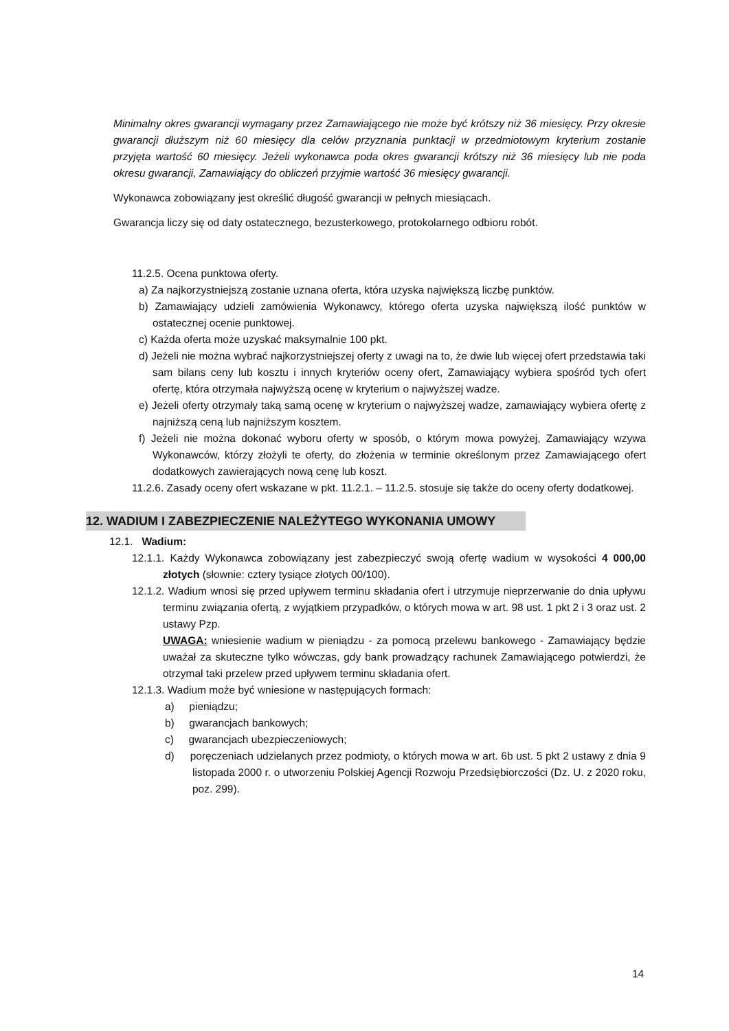Minimalny okres gwarancji wymagany przez Zamawiającego nie może być krótszy niż 36 miesięcy. Przy okresie gwarancji dłuższym niż 60 miesięcy dla celów przyznania punktacji w przedmiotowym kryterium zostanie przyjęta wartość 60 miesięcy. Jeżeli wykonawca poda okres gwarancji krótszy niż 36 miesięcy lub nie poda okresu gwarancji, Zamawiający do obliczeń przyjmie wartość 36 miesięcy gwarancji.
Wykonawca zobowiązany jest określić długość gwarancji w pełnych miesiącach.
Gwarancja liczy się od daty ostatecznego, bezusterkowego, protokolarnego odbioru robót.
11.2.5. Ocena punktowa oferty.
a) Za najkorzystniejszą zostanie uznana oferta, która uzyska największą liczbę punktów.
b) Zamawiający udzieli zamówienia Wykonawcy, którego oferta uzyska największą ilość punktów w ostatecznej ocenie punktowej.
c) Każda oferta może uzyskać maksymalnie 100 pkt.
d) Jeżeli nie można wybrać najkorzystniejszej oferty z uwagi na to, że dwie lub więcej ofert przedstawia taki sam bilans ceny lub kosztu i innych kryteriów oceny ofert, Zamawiający wybiera spośród tych ofert ofertę, która otrzymała najwyższą ocenę w kryterium o najwyższej wadze.
e) Jeżeli oferty otrzymały taką samą ocenę w kryterium o najwyższej wadze, zamawiający wybiera ofertę z najniższą ceną lub najniższym kosztem.
f) Jeżeli nie można dokonać wyboru oferty w sposób, o którym mowa powyżej, Zamawiający wzywa Wykonawców, którzy złożyli te oferty, do złożenia w terminie określonym przez Zamawiającego ofert dodatkowych zawierających nową cenę lub koszt.
11.2.6. Zasady oceny ofert wskazane w pkt. 11.2.1. – 11.2.5. stosuje się także do oceny oferty dodatkowej.
12. WADIUM I ZABEZPIECZENIE NALEŻYTEGO WYKONANIA UMOWY
12.1. Wadium:
12.1.1. Każdy Wykonawca zobowiązany jest zabezpieczyć swoją ofertę wadium w wysokości 4 000,00 złotych (słownie: cztery tysiące złotych 00/100).
12.1.2. Wadium wnosi się przed upływem terminu składania ofert i utrzymuje nieprzerwanie do dnia upływu terminu związania ofertą, z wyjątkiem przypadków, o których mowa w art. 98 ust. 1 pkt 2 i 3 oraz ust. 2 ustawy Pzp.
UWAGA: wniesienie wadium w pieniądzu - za pomocą przelewu bankowego - Zamawiający będzie uważał za skuteczne tylko wówczas, gdy bank prowadzący rachunek Zamawiającego potwierdzi, że otrzymał taki przelew przed upływem terminu składania ofert.
12.1.3. Wadium może być wniesione w następujących formach:
a) pieniądzu;
b) gwarancjach bankowych;
c) gwarancjach ubezpieczeniowych;
d) poręczeniach udzielanych przez podmioty, o których mowa w art. 6b ust. 5 pkt 2 ustawy z dnia 9 listopada 2000 r. o utworzeniu Polskiej Agencji Rozwoju Przedsiębiorczości (Dz. U. z 2020 roku, poz. 299).
14